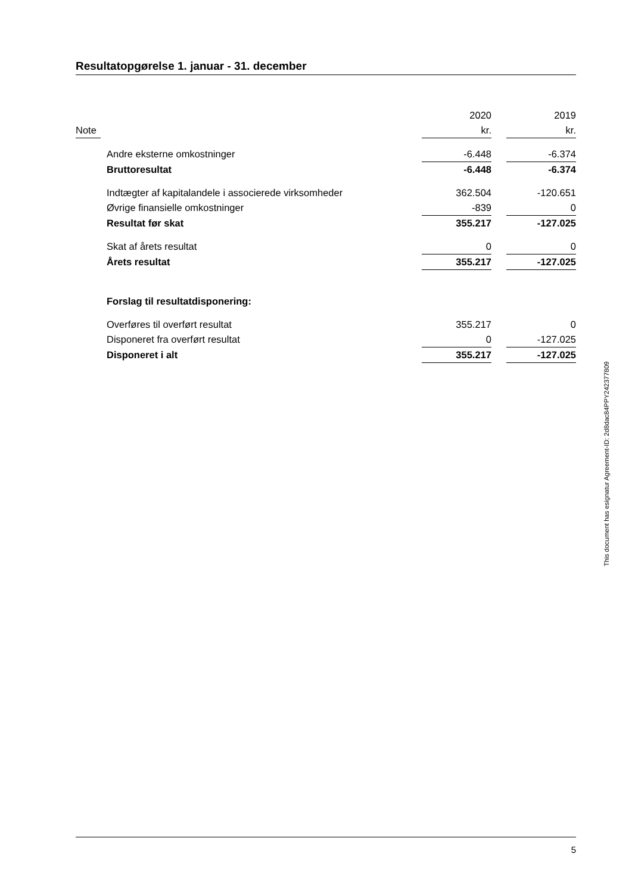Resultatopgørelse 1. januar - 31. december
| | | 2020 | | 2019 |
| Note | | kr. | | kr. |
| | Andre eksterne omkostninger | -6.448 | | -6.374 |
| | Bruttoresultat | -6.448 | | -6.374 |
| | Indtægter af kapitalandele i associerede virksomheder | 362.504 | | -120.651 |
| | Øvrige finansielle omkostninger | -839 | | 0 |
| | Resultat før skat | 355.217 | | -127.025 |
| | Skat af årets resultat | 0 | | 0 |
| | Årets resultat | 355.217 | | -127.025 |
| | Forslag til resultatdisponering: | | | |
| | Overføres til overført resultat | 355.217 | | 0 |
| | Disponeret fra overført resultat | 0 | | -127.025 |
| | Disponeret i alt | 355.217 | | -127.025 |
This document has esignatur Agreement-ID: 2d8dac84PPY242377809
5